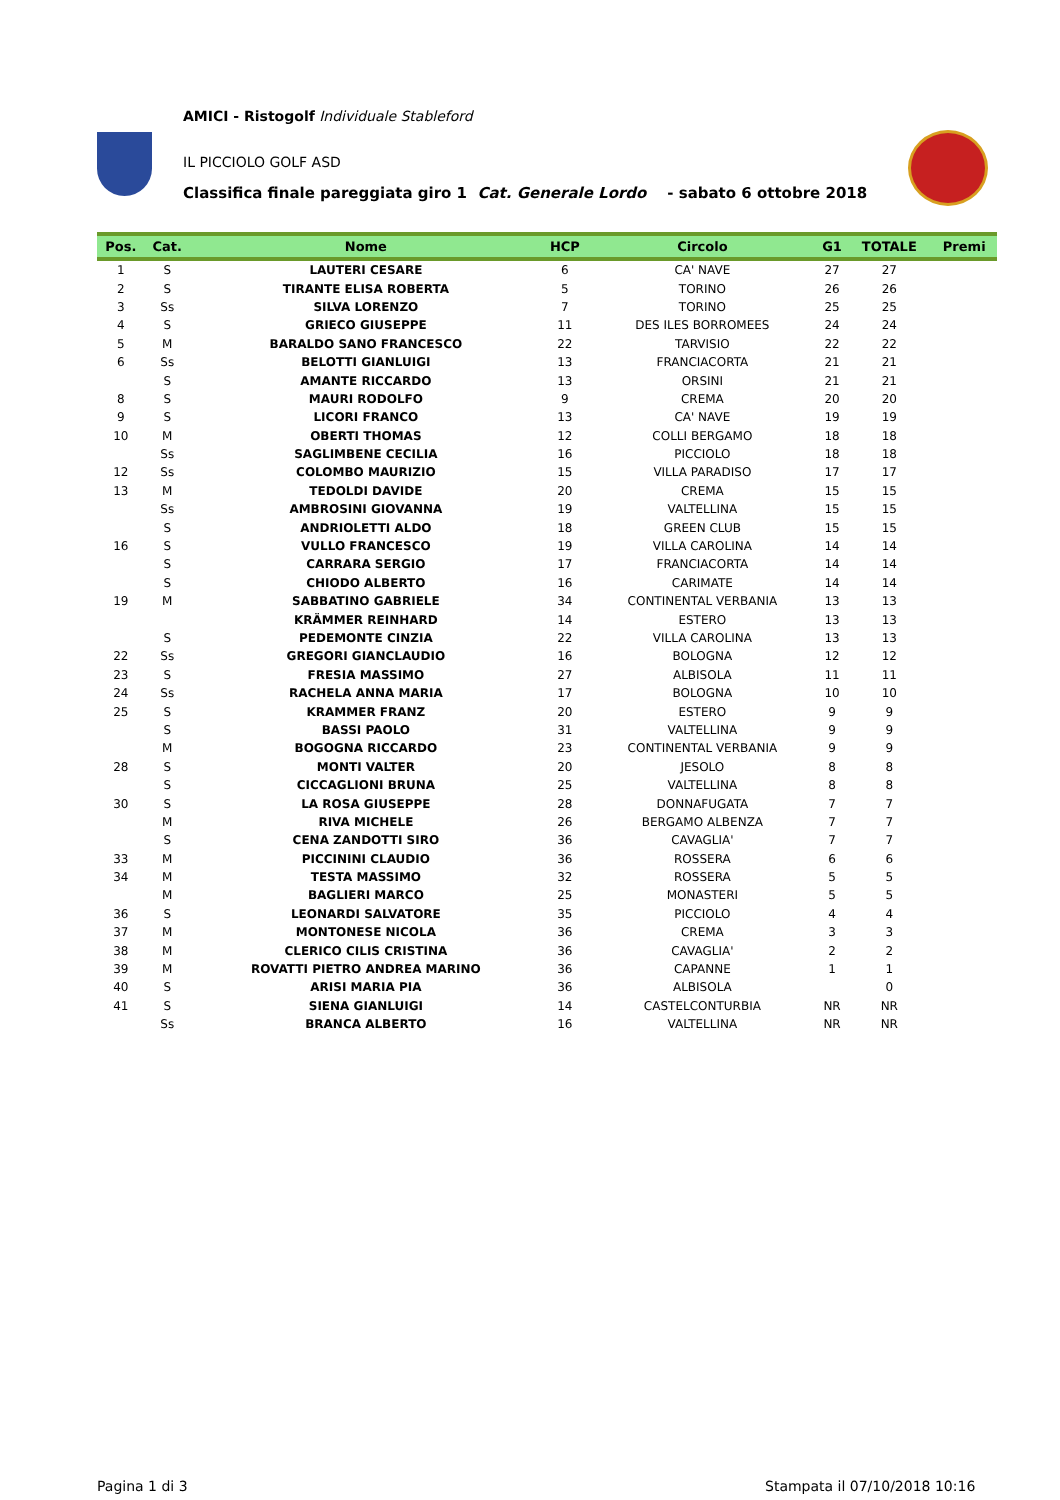AMICI - Ristogolf Individuale Stableford
IL PICCIOLO GOLF ASD
Classifica finale pareggiata giro 1 Cat. Generale Lordo - sabato 6 ottobre 2018
| Pos. | Cat. | Nome | HCP | Circolo | G1 | TOTALE | Premi |
| --- | --- | --- | --- | --- | --- | --- | --- |
| 1 | S | LAUTERI CESARE | 6 | CA' NAVE | 27 | 27 | |
| 2 | S | TIRANTE ELISA ROBERTA | 5 | TORINO | 26 | 26 | |
| 3 | Ss | SILVA LORENZO | 7 | TORINO | 25 | 25 | |
| 4 | S | GRIECO GIUSEPPE | 11 | DES ILES BORROMEES | 24 | 24 | |
| 5 | M | BARALDO SANO FRANCESCO | 22 | TARVISIO | 22 | 22 | |
| 6 | Ss | BELOTTI GIANLUIGI | 13 | FRANCIACORTA | 21 | 21 | |
| | S | AMANTE RICCARDO | 13 | ORSINI | 21 | 21 | |
| 8 | S | MAURI RODOLFO | 9 | CREMA | 20 | 20 | |
| 9 | S | LICORI FRANCO | 13 | CA' NAVE | 19 | 19 | |
| 10 | M | OBERTI THOMAS | 12 | COLLI BERGAMO | 18 | 18 | |
| | Ss | SAGLIMBENE CECILIA | 16 | PICCIOLO | 18 | 18 | |
| 12 | Ss | COLOMBO MAURIZIO | 15 | VILLA PARADISO | 17 | 17 | |
| 13 | M | TEDOLDI DAVIDE | 20 | CREMA | 15 | 15 | |
| | Ss | AMBROSINI GIOVANNA | 19 | VALTELLINA | 15 | 15 | |
| | S | ANDRIOLETTI ALDO | 18 | GREEN CLUB | 15 | 15 | |
| 16 | S | VULLO FRANCESCO | 19 | VILLA CAROLINA | 14 | 14 | |
| | S | CARRARA SERGIO | 17 | FRANCIACORTA | 14 | 14 | |
| | S | CHIODO ALBERTO | 16 | CARIMATE | 14 | 14 | |
| 19 | M | SABBATINO GABRIELE | 34 | CONTINENTAL VERBANIA | 13 | 13 | |
| | | KRÄMMER REINHARD | 14 | ESTERO | 13 | 13 | |
| | S | PEDEMONTE CINZIA | 22 | VILLA CAROLINA | 13 | 13 | |
| 22 | Ss | GREGORI GIANCLAUDIO | 16 | BOLOGNA | 12 | 12 | |
| 23 | S | FRESIA MASSIMO | 27 | ALBISOLA | 11 | 11 | |
| 24 | Ss | RACHELA ANNA MARIA | 17 | BOLOGNA | 10 | 10 | |
| 25 | S | KRAMMER FRANZ | 20 | ESTERO | 9 | 9 | |
| | S | BASSI PAOLO | 31 | VALTELLINA | 9 | 9 | |
| | M | BOGOGNA RICCARDO | 23 | CONTINENTAL VERBANIA | 9 | 9 | |
| 28 | S | MONTI VALTER | 20 | JESOLO | 8 | 8 | |
| | S | CICCAGLIONI BRUNA | 25 | VALTELLINA | 8 | 8 | |
| 30 | S | LA ROSA GIUSEPPE | 28 | DONNAFUGATA | 7 | 7 | |
| | M | RIVA MICHELE | 26 | BERGAMO ALBENZA | 7 | 7 | |
| | S | CENA ZANDOTTI SIRO | 36 | CAVAGLIA' | 7 | 7 | |
| 33 | M | PICCININI CLAUDIO | 36 | ROSSERA | 6 | 6 | |
| 34 | M | TESTA MASSIMO | 32 | ROSSERA | 5 | 5 | |
| | M | BAGLIERI MARCO | 25 | MONASTERI | 5 | 5 | |
| 36 | S | LEONARDI SALVATORE | 35 | PICCIOLO | 4 | 4 | |
| 37 | M | MONTONESE NICOLA | 36 | CREMA | 3 | 3 | |
| 38 | M | CLERICO CILIS CRISTINA | 36 | CAVAGLIA' | 2 | 2 | |
| 39 | M | ROVATTI PIETRO ANDREA MARINO | 36 | CAPANNE | 1 | 1 | |
| 40 | S | ARISI MARIA PIA | 36 | ALBISOLA | | 0 | |
| 41 | S | SIENA GIANLUIGI | 14 | CASTELCONTURBIA | NR | NR | |
| | Ss | BRANCA ALBERTO | 16 | VALTELLINA | NR | NR | |
Pagina 1 di 3 Stampata il 07/10/2018 10:16